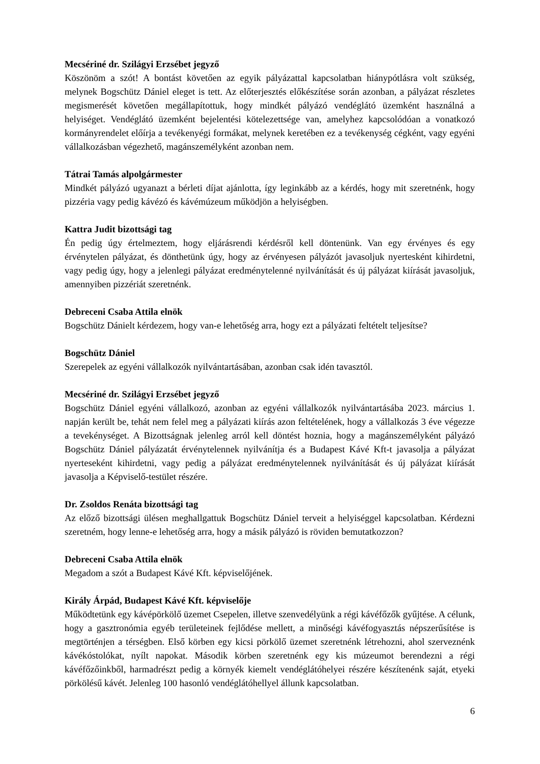Mecsériné dr. Szilágyi Erzsébet jegyző
Köszönöm a szót! A bontást követően az egyik pályázattal kapcsolatban hiánypótlásra volt szükség, melynek Bogschütz Dániel eleget is tett. Az előterjesztés előkészítése során azonban, a pályázat részletes megismerését követően megállapítottuk, hogy mindkét pályázó vendéglátó üzemként használná a helyiséget. Vendéglátó üzemként bejelentési kötelezettsége van, amelyhez kapcsolódóan a vonatkozó kormányrendelet előírja a tevékenyégi formákat, melynek keretében ez a tevékenység cégként, vagy egyéni vállalkozásban végezhető, magánszemélyként azonban nem.
Tátrai Tamás alpolgármester
Mindkét pályázó ugyanazt a bérleti díjat ajánlotta, így leginkább az a kérdés, hogy mit szeretnénk, hogy pizzéria vagy pedig kávézó és kávémúzeum működjön a helyiségben.
Kattra Judit bizottsági tag
Én pedig úgy értelmeztem, hogy eljárásrendi kérdésről kell döntenünk. Van egy érvényes és egy érvénytelen pályázat, és dönthetünk úgy, hogy az érvényesen pályázót javasoljuk nyertesként kihirdetni, vagy pedig úgy, hogy a jelenlegi pályázat eredménytelenné nyilvánítását és új pályázat kiírását javasoljuk, amennyiben pizzériát szeretnénk.
Debreceni Csaba Attila elnök
Bogschütz Dánielt kérdezem, hogy van-e lehetőség arra, hogy ezt a pályázati feltételt teljesítse?
Bogschütz Dániel
Szerepelek az egyéni vállalkozók nyilvántartásában, azonban csak idén tavasztól.
Mecsériné dr. Szilágyi Erzsébet jegyző
Bogschütz Dániel egyéni vállalkozó, azonban az egyéni vállalkozók nyilvántartásába 2023. március 1. napján került be, tehát nem felel meg a pályázati kiírás azon feltételének, hogy a vállalkozás 3 éve végezze a tevekénységet. A Bizottságnak jelenleg arról kell döntést hoznia, hogy a magánszemélyként pályázó Bogschütz Dániel pályázatát érvénytelennek nyilvánítja és a Budapest Kávé Kft-t javasolja a pályázat nyerteseként kihirdetni, vagy pedig a pályázat eredménytelennek nyilvánítását és új pályázat kiírását javasolja a Képviselő-testület részére.
Dr. Zsoldos Renáta bizottsági tag
Az előző bizottsági ülésen meghallgattuk Bogschütz Dániel terveit a helyiséggel kapcsolatban. Kérdezni szeretném, hogy lenne-e lehetőség arra, hogy a másik pályázó is röviden bemutatkozzon?
Debreceni Csaba Attila elnök
Megadom a szót a Budapest Kávé Kft. képviselőjének.
Király Árpád, Budapest Kávé Kft. képviselője
Működtetünk egy kávépörkölő üzemet Csepelen, illetve szenvedélyünk a régi kávéfőzők gyűjtése. A célunk, hogy a gasztronómia egyéb területeinek fejlődése mellett, a minőségi kávéfogyasztás népszerűsítése is megtörténjen a térségben. Első körben egy kicsi pörkölő üzemet szeretnénk létrehozni, ahol szerveznénk kávékóstolókat, nyílt napokat. Második körben szeretnénk egy kis múzeumot berendezni a régi kávéfőzőinkből, harmadrészt pedig a környék kiemelt vendéglátóhelyei részére készítenénk saját, etyeki pörkölésű kávét. Jelenleg 100 hasonló vendéglátóhellyel állunk kapcsolatban.
6